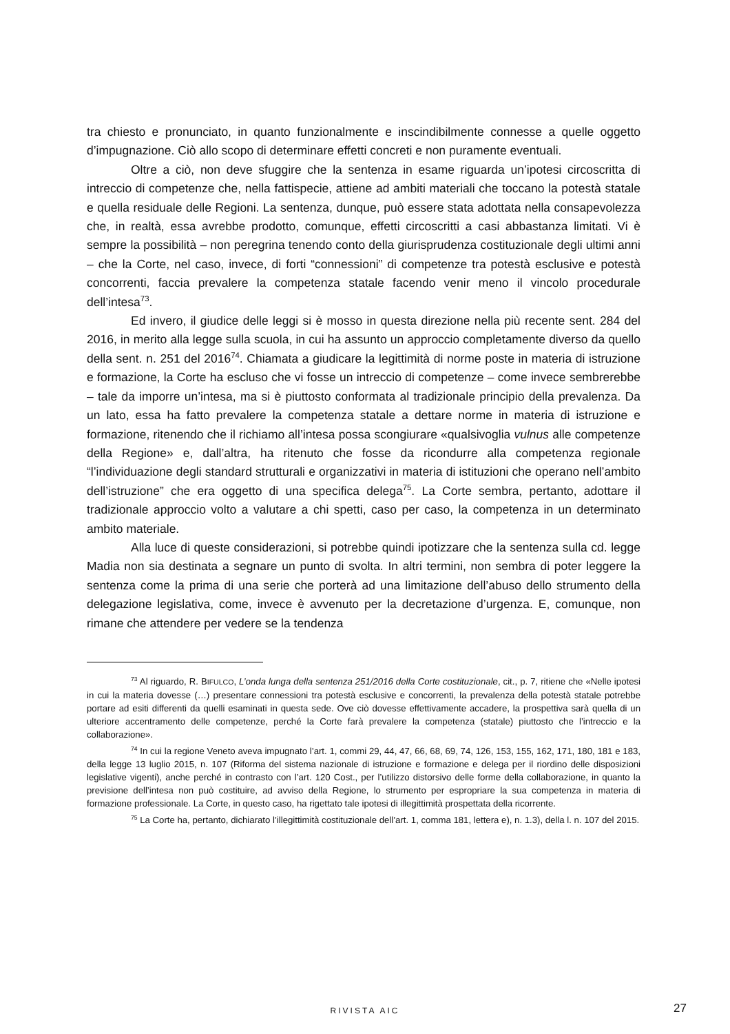tra chiesto e pronunciato, in quanto funzionalmente e inscindibilmente connesse a quelle oggetto d’impugnazione. Ciò allo scopo di determinare effetti concreti e non puramente eventuali.
Oltre a ciò, non deve sfuggire che la sentenza in esame riguarda un’ipotesi circoscritta di intreccio di competenze che, nella fattispecie, attiene ad ambiti materiali che toccano la potestà statale e quella residuale delle Regioni. La sentenza, dunque, può essere stata adottata nella consapevolezza che, in realtà, essa avrebbe prodotto, comunque, effetti circoscritti a casi abbastanza limitati. Vi è sempre la possibilità – non peregrina tenendo conto della giurisprudenza costituzionale degli ultimi anni – che la Corte, nel caso, invece, di forti “connessioni” di competenze tra potestà esclusive e potestà concorrenti, faccia prevalere la competenza statale facendo venir meno il vincolo procedurale dell’intesa<sup>73</sup>.
Ed invero, il giudice delle leggi si è mosso in questa direzione nella più recente sent. 284 del 2016, in merito alla legge sulla scuola, in cui ha assunto un approccio completamente diverso da quello della sent. n. 251 del 2016<sup>74</sup>. Chiamata a giudicare la legittimità di norme poste in materia di istruzione e formazione, la Corte ha escluso che vi fosse un intreccio di competenze – come invece sembrerebbe – tale da imporre un’intesa, ma si è piuttosto conformata al tradizionale principio della prevalenza. Da un lato, essa ha fatto prevalere la competenza statale a dettare norme in materia di istruzione e formazione, ritenendo che il richiamo all’intesa possa scongiurare «qualsivoglia vulnus alle competenze della Regione» e, dall’altra, ha ritenuto che fosse da ricondurre alla competenza regionale “l’individuazione degli standard strutturali e organizzativi in materia di istituzioni che operano nell’ambito dell’istruzione” che era oggetto di una specifica delega<sup>75</sup>. La Corte sembra, pertanto, adottare il tradizionale approccio volto a valutare a chi spetti, caso per caso, la competenza in un determinato ambito materiale.
Alla luce di queste considerazioni, si potrebbe quindi ipotizzare che la sentenza sulla cd. legge Madia non sia destinata a segnare un punto di svolta. In altri termini, non sembra di poter leggere la sentenza come la prima di una serie che porterà ad una limitazione dell’abuso dello strumento della delegazione legislativa, come, invece è avvenuto per la decretazione d’urgenza. E, comunque, non rimane che attendere per vedere se la tendenza
<sup>73</sup> Al riguardo, R. BIFULCO, L’onda lunga della sentenza 251/2016 della Corte costituzionale, cit., p. 7, ritiene che «Nelle ipotesi in cui la materia dovesse (…) presentare connessioni tra potestà esclusive e concorrenti, la prevalenza della potestà statale potrebbe portare ad esiti differenti da quelli esaminati in questa sede. Ove ciò dovesse effettivamente accadere, la prospettiva sarà quella di un ulteriore accentramento delle competenze, perché la Corte farà prevalere la competenza (statale) piuttosto che l’intreccio e la collaborazione».
<sup>74</sup> In cui la regione Veneto aveva impugnato l’art. 1, commi 29, 44, 47, 66, 68, 69, 74, 126, 153, 155, 162, 171, 180, 181 e 183, della legge 13 luglio 2015, n. 107 (Riforma del sistema nazionale di istruzione e formazione e delega per il riordino delle disposizioni legislative vigenti), anche perché in contrasto con l’art. 120 Cost., per l’utilizzo distorsivo delle forme della collaborazione, in quanto la previsione dell’intesa non può costituire, ad avviso della Regione, lo strumento per espropriare la sua competenza in materia di formazione professionale. La Corte, in questo caso, ha rigettato tale ipotesi di illegittimità prospettata della ricorrente.
<sup>75</sup> La Corte ha, pertanto, dichiarato l’illegittimità costituzionale dell’art. 1, comma 181, lettera e), n. 1.3), della l. n. 107 del 2015.
RIVISTA AIC 27